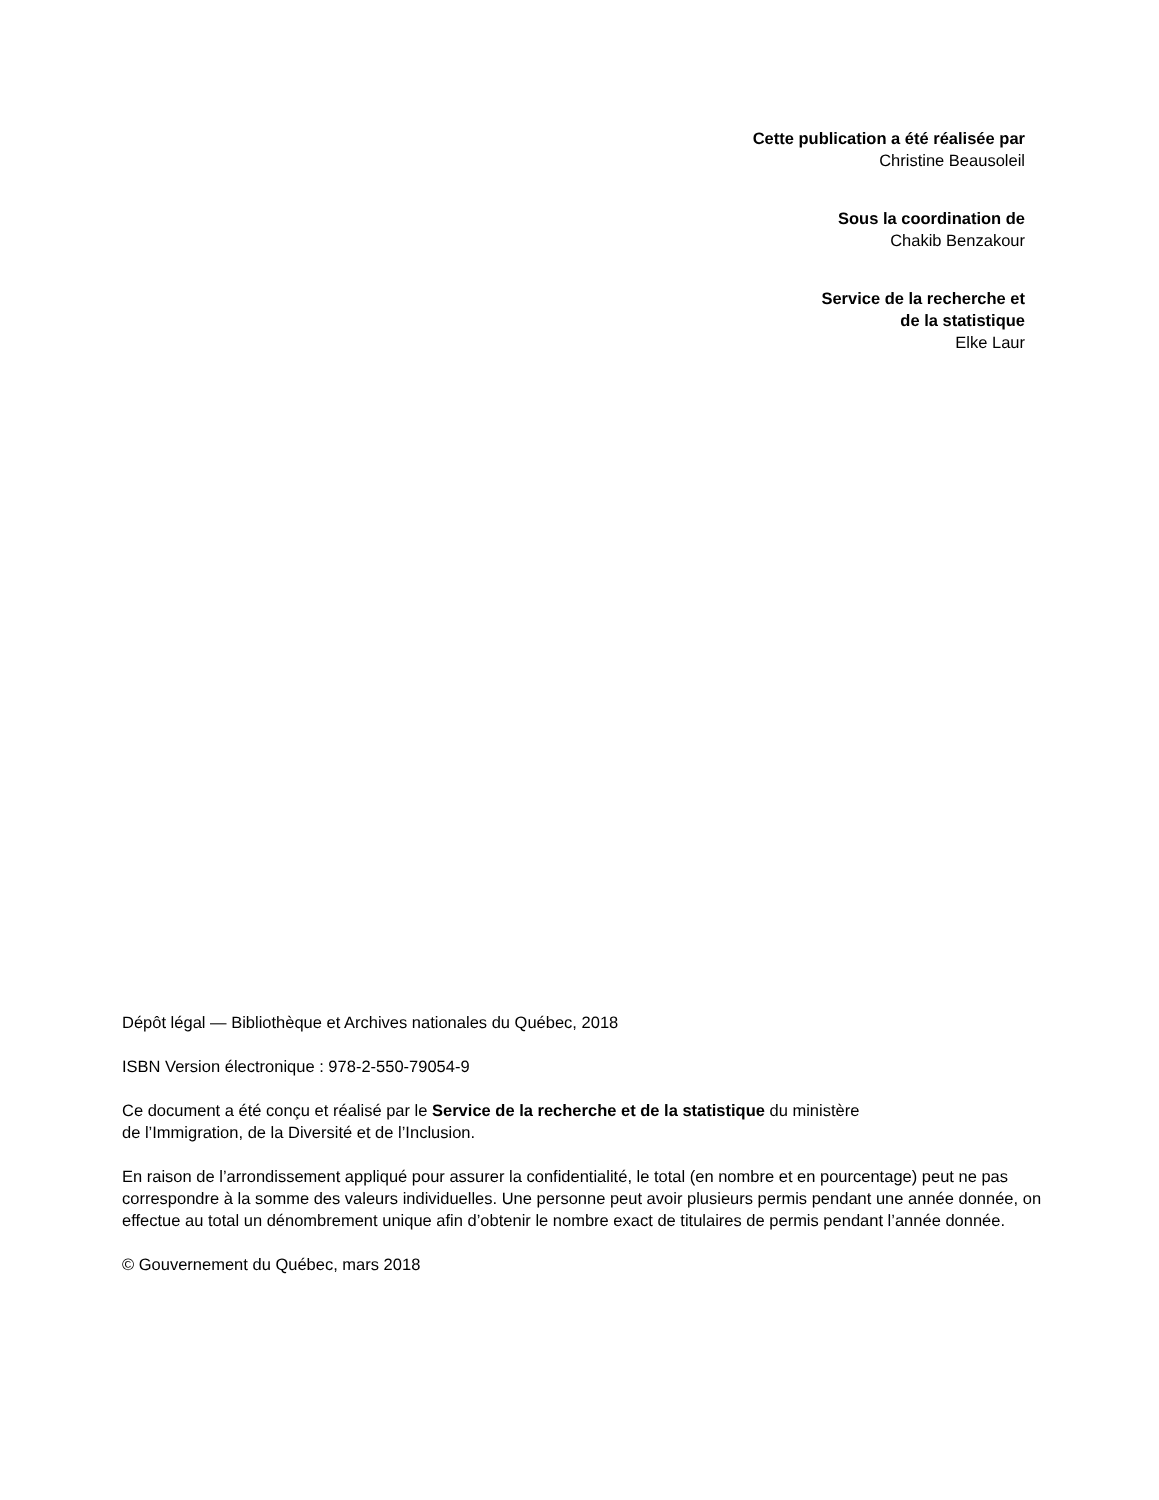Cette publication a été réalisée par
Christine Beausoleil
Sous la coordination de
Chakib Benzakour
Service de la recherche et
de la statistique
Elke Laur
Dépôt légal — Bibliothèque et Archives nationales du Québec, 2018
ISBN Version électronique : 978-2-550-79054-9
Ce document a été conçu et réalisé par le Service de la recherche et de la statistique du ministère
de l’Immigration, de la Diversité et de l’Inclusion.
En raison de l’arrondissement appliqué pour assurer la confidentialité, le total (en nombre et en pourcentage) peut ne pas correspondre à la somme des valeurs individuelles. Une personne peut avoir plusieurs permis pendant une année donnée, on effectue au total un dénombrement unique afin d’obtenir le nombre exact de titulaires de permis pendant l’année donnée.
© Gouvernement du Québec, mars 2018